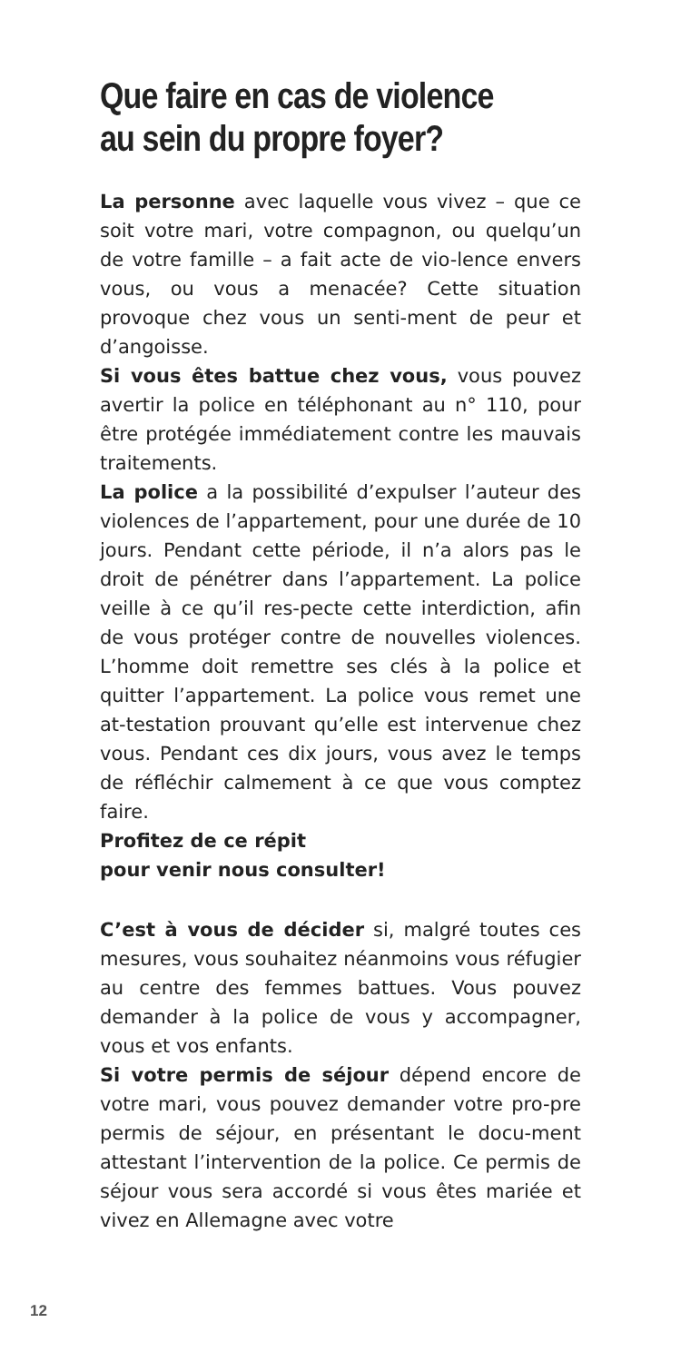Que faire en cas de violence
au sein du propre foyer?
La personne avec laquelle vous vivez – que ce soit votre mari, votre compagnon, ou quelqu’un de votre famille – a fait acte de vio-lence envers vous, ou vous a menacée? Cette situation provoque chez vous un senti-ment de peur et d’angoisse.
Si vous êtes battue chez vous, vous pouvez avertir la police en téléphonant au n° 110, pour être protégée immédiatement contre les mauvais traitements.
La police a la possibilité d’expulser l’auteur des violences de l’appartement, pour une durée de 10 jours. Pendant cette période, il n’a alors pas le droit de pénétrer dans l’appartement. La police veille à ce qu’il res-pecte cette interdiction, afin de vous protéger contre de nouvelles violences. L’homme doit remettre ses clés à la police et quitter l’appartement. La police vous remet une at-testation prouvant qu’elle est intervenue chez vous. Pendant ces dix jours, vous avez le temps de réfléchir calmement à ce que vous comptez faire.
Profitez de ce répit
pour venir nous consulter!
C’est à vous de décider si, malgré toutes ces mesures, vous souhaitez néanmoins vous réfugier au centre des femmes battues. Vous pouvez demander à la police de vous y accompagner, vous et vos enfants.
Si votre permis de séjour dépend encore de votre mari, vous pouvez demander votre pro-pre permis de séjour, en présentant le docu-ment attestant l’intervention de la police. Ce permis de séjour vous sera accordé si vous êtes mariée et vivez en Allemagne avec votre
12